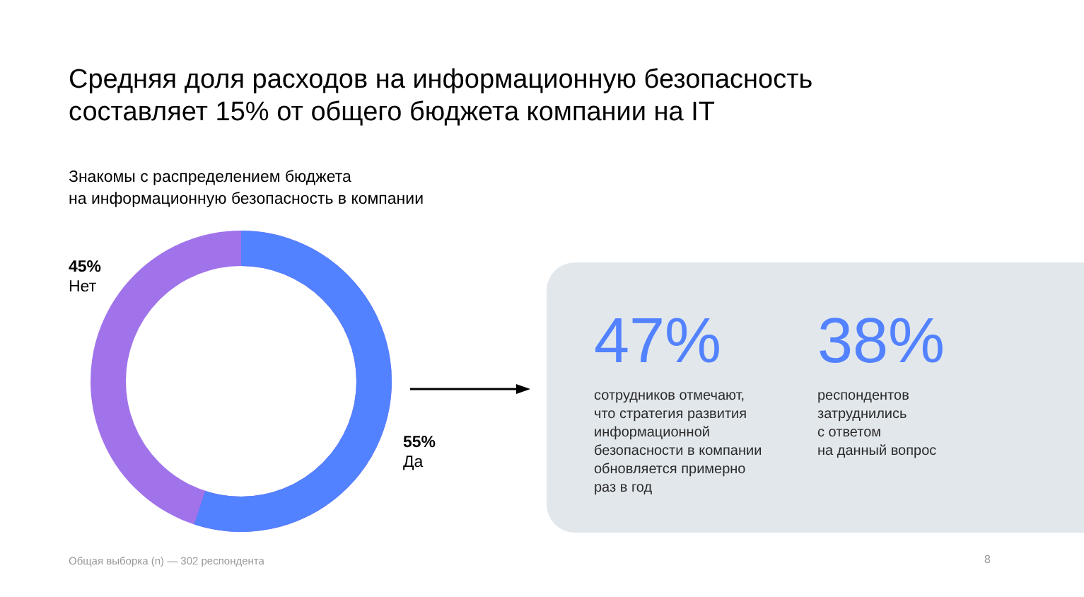Средняя доля расходов на информационную безопасность
составляет 15% от общего бюджета компании на IT
Знакомы с распределением бюджета
на информационную безопасность в компании
45%
Нет
55%
Да
47%
сотрудников отмечают,
что стратегия развития
информационной
безопасности в компании
обновляется примерно
раз в год
38%
респондентов
затруднились
с ответом
на данный вопрос
Общая выборка (n) — 302 респондента
8